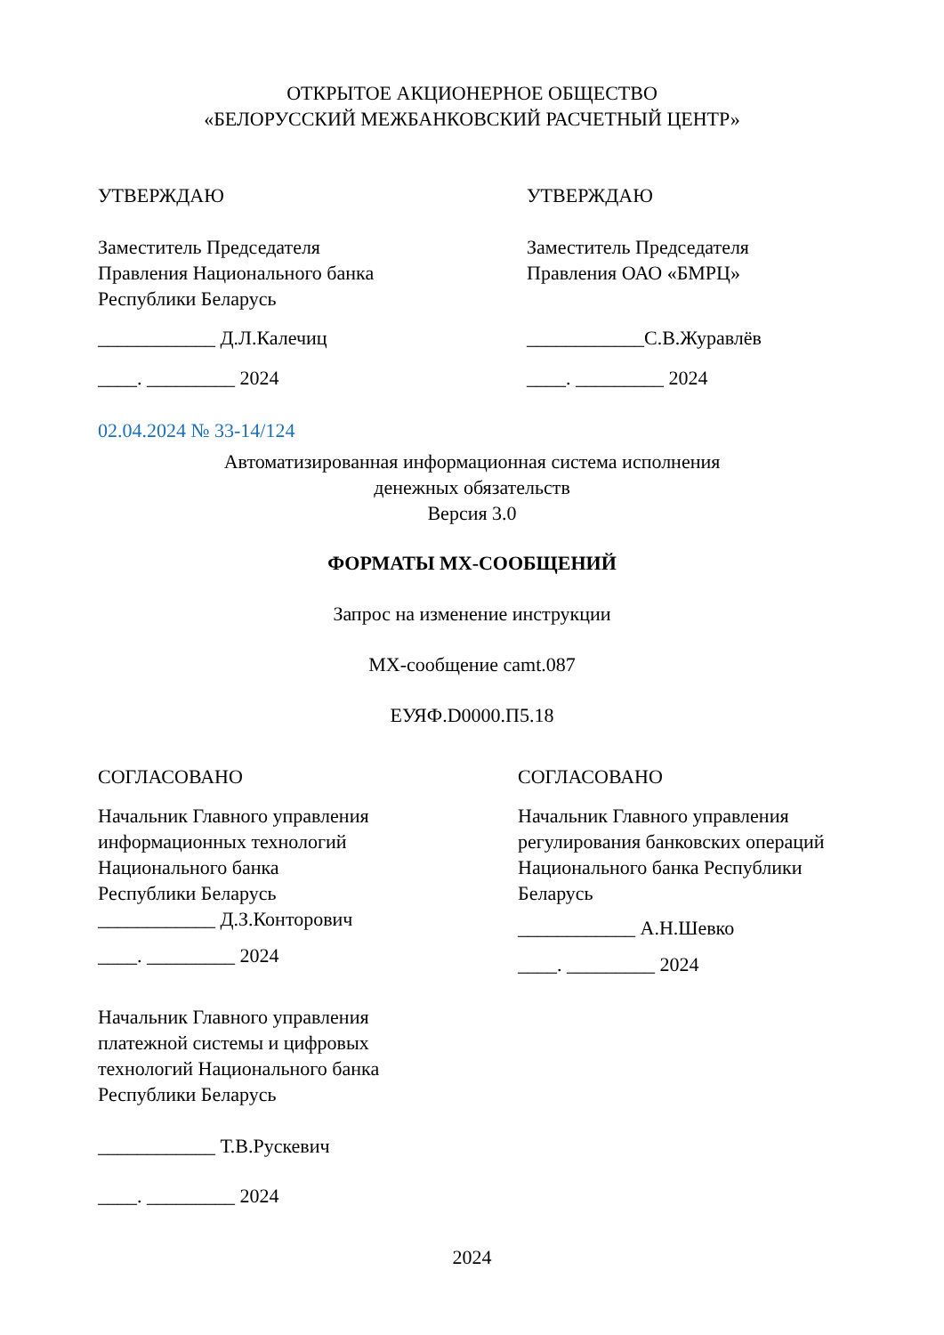ОТКРЫТОЕ АКЦИОНЕРНОЕ ОБЩЕСТВО
«БЕЛОРУССКИЙ МЕЖБАНКОВСКИЙ РАСЧЕТНЫЙ ЦЕНТР»
УТВЕРЖДАЮ
Заместитель Председателя
Правления Национального банка
Республики Беларусь
____________ Д.Л.Калечиц
____. _________ 2024
УТВЕРЖДАЮ
Заместитель Председателя
Правления ОАО «БМРЦ»
____________С.В.Журавлёв
____. _________ 2024
02.04.2024 № 33-14/124
Автоматизированная информационная система исполнения
денежных обязательств
Версия 3.0
ФОРМАТЫ MX-СООБЩЕНИЙ
Запрос на изменение инструкции
MX-сообщение camt.087
ЕУЯФ.D0000.П5.18
СОГЛАСОВАНО
Начальник Главного управления
информационных технологий
Национального банка
Республики Беларусь
____________ Д.З.Конторович
____. _________ 2024
Начальник Главного управления
платежной системы и цифровых
технологий Национального банка
Республики Беларусь
____________ Т.В.Рускевич
____. _________ 2024
СОГЛАСОВАНО
Начальник Главного управления
регулирования банковских операций
Национального банка Республики
Беларусь
____________ А.Н.Шевко
____. _________ 2024
2024